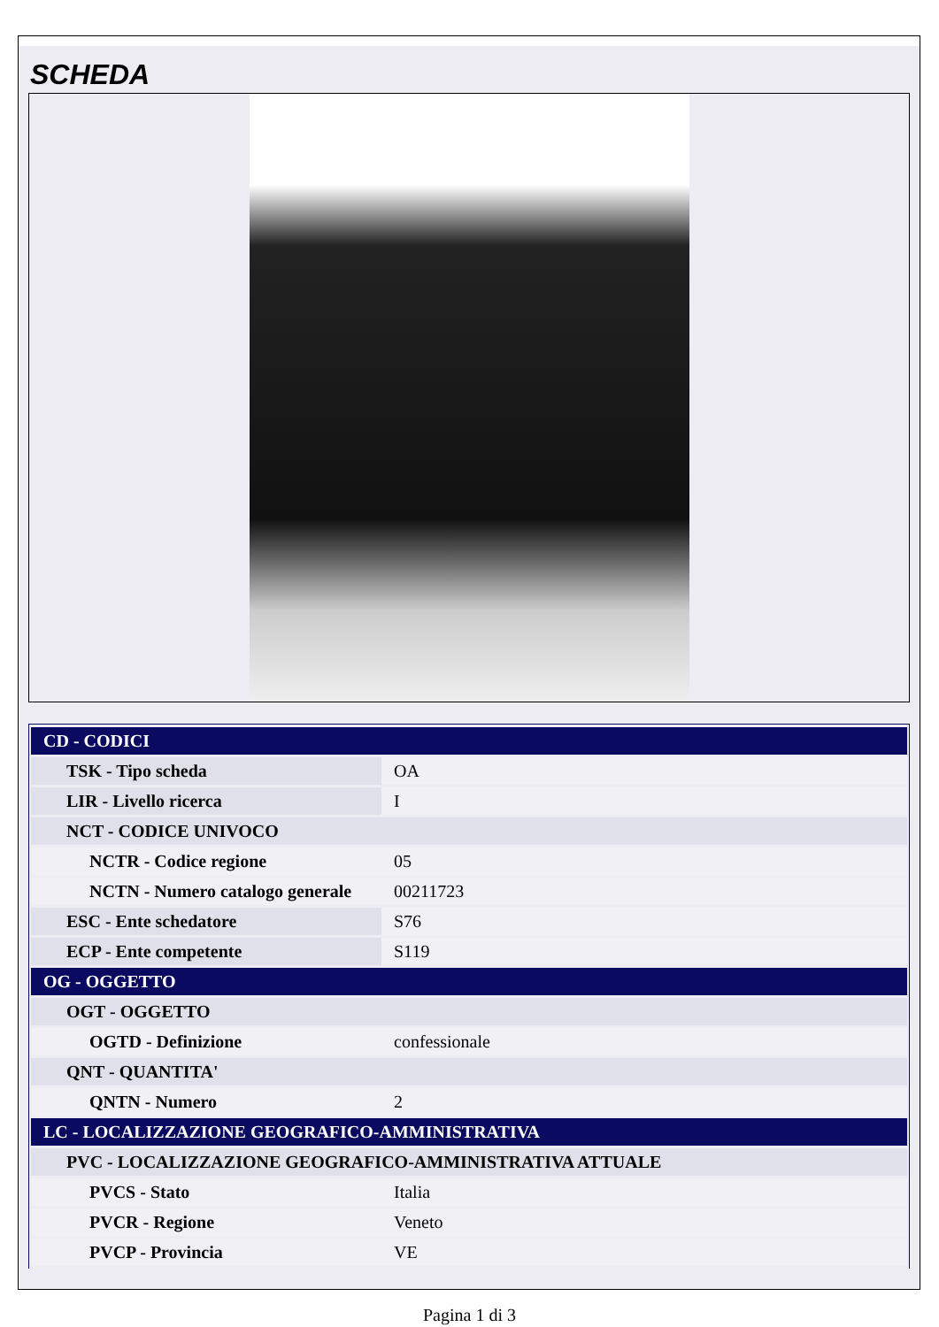SCHEDA
| CD - CODICI | |
| TSK - Tipo scheda | OA |
| LIR - Livello ricerca | I |
| NCT - CODICE UNIVOCO | |
| NCTR - Codice regione | 05 |
| NCTN - Numero catalogo generale | 00211723 |
| ESC - Ente schedatore | S76 |
| ECP - Ente competente | S119 |
| OG - OGGETTO | |
| OGT - OGGETTO | |
| OGTD - Definizione | confessionale |
| QNT - QUANTITA' | |
| QNTN - Numero | 2 |
| LC - LOCALIZZAZIONE GEOGRAFICO-AMMINISTRATIVA | |
| PVC - LOCALIZZAZIONE GEOGRAFICO-AMMINISTRATIVA ATTUALE | |
| PVCS - Stato | Italia |
| PVCR - Regione | Veneto |
| PVCP - Provincia | VE |
Pagina 1 di 3